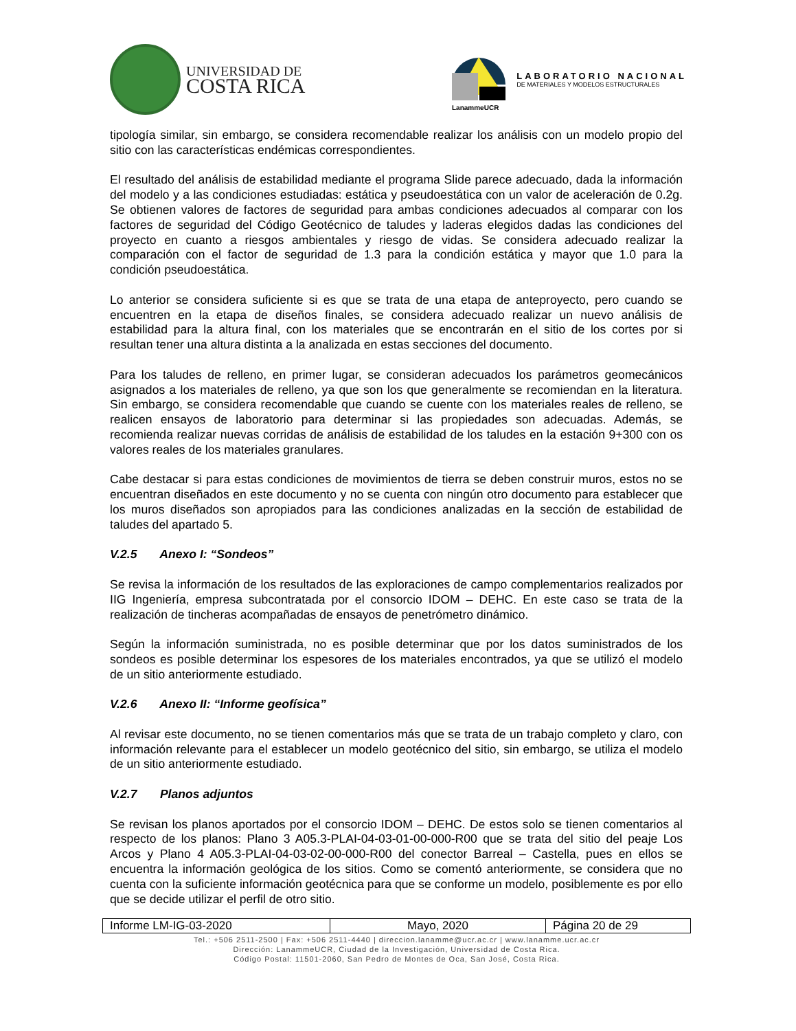UNIVERSIDAD DE
COSTA RICA
LanammeUCR
LABORATORIO NACIONAL
DE MATERIALES Y MODELOS ESTRUCTURALES
tipología similar, sin embargo, se considera recomendable realizar los análisis con un modelo propio del sitio con las características endémicas correspondientes.
El resultado del análisis de estabilidad mediante el programa Slide parece adecuado, dada la información del modelo y a las condiciones estudiadas: estática y pseudoestática con un valor de aceleración de 0.2g. Se obtienen valores de factores de seguridad para ambas condiciones adecuados al comparar con los factores de seguridad del Código Geotécnico de taludes y laderas elegidos dadas las condiciones del proyecto en cuanto a riesgos ambientales y riesgo de vidas. Se considera adecuado realizar la comparación con el factor de seguridad de 1.3 para la condición estática y mayor que 1.0 para la condición pseudoestática.
Lo anterior se considera suficiente si es que se trata de una etapa de anteproyecto, pero cuando se encuentren en la etapa de diseños finales, se considera adecuado realizar un nuevo análisis de estabilidad para la altura final, con los materiales que se encontrarán en el sitio de los cortes por si resultan tener una altura distinta a la analizada en estas secciones del documento.
Para los taludes de relleno, en primer lugar, se consideran adecuados los parámetros geomecánicos asignados a los materiales de relleno, ya que son los que generalmente se recomiendan en la literatura. Sin embargo, se considera recomendable que cuando se cuente con los materiales reales de relleno, se realicen ensayos de laboratorio para determinar si las propiedades son adecuadas. Además, se recomienda realizar nuevas corridas de análisis de estabilidad de los taludes en la estación 9+300 con os valores reales de los materiales granulares.
Cabe destacar si para estas condiciones de movimientos de tierra se deben construir muros, estos no se encuentran diseñados en este documento y no se cuenta con ningún otro documento para establecer que los muros diseñados son apropiados para las condiciones analizadas en la sección de estabilidad de taludes del apartado 5.
V.2.5 Anexo I: “Sondeos”
Se revisa la información de los resultados de las exploraciones de campo complementarios realizados por IIG Ingeniería, empresa subcontratada por el consorcio IDOM – DEHC. En este caso se trata de la realización de tincheras acompañadas de ensayos de penetrómetro dinámico.
Según la información suministrada, no es posible determinar que por los datos suministrados de los sondeos es posible determinar los espesores de los materiales encontrados, ya que se utilizó el modelo de un sitio anteriormente estudiado.
V.2.6 Anexo II: “Informe geofísica”
Al revisar este documento, no se tienen comentarios más que se trata de un trabajo completo y claro, con información relevante para el establecer un modelo geotécnico del sitio, sin embargo, se utiliza el modelo de un sitio anteriormente estudiado.
V.2.7 Planos adjuntos
Se revisan los planos aportados por el consorcio IDOM – DEHC. De estos solo se tienen comentarios al respecto de los planos: Plano 3 A05.3-PLAI-04-03-01-00-000-R00 que se trata del sitio del peaje Los Arcos y Plano 4 A05.3-PLAI-04-03-02-00-000-R00 del conector Barreal – Castella, pues en ellos se encuentra la información geológica de los sitios. Como se comentó anteriormente, se considera que no cuenta con la suficiente información geotécnica para que se conforme un modelo, posiblemente es por ello que se decide utilizar el perfil de otro sitio.
| Informe LM-IG-03-2020 | Mayo, 2020 | Página 20 de 29 |
Tel.: +506 2511-2500 | Fax: +506 2511-4440 | direccion.lanamme@ucr.ac.cr | www.lanamme.ucr.ac.cr
Dirección: LanammeUCR, Ciudad de la Investigación, Universidad de Costa Rica.
Código Postal: 11501-2060, San Pedro de Montes de Oca, San José, Costa Rica.